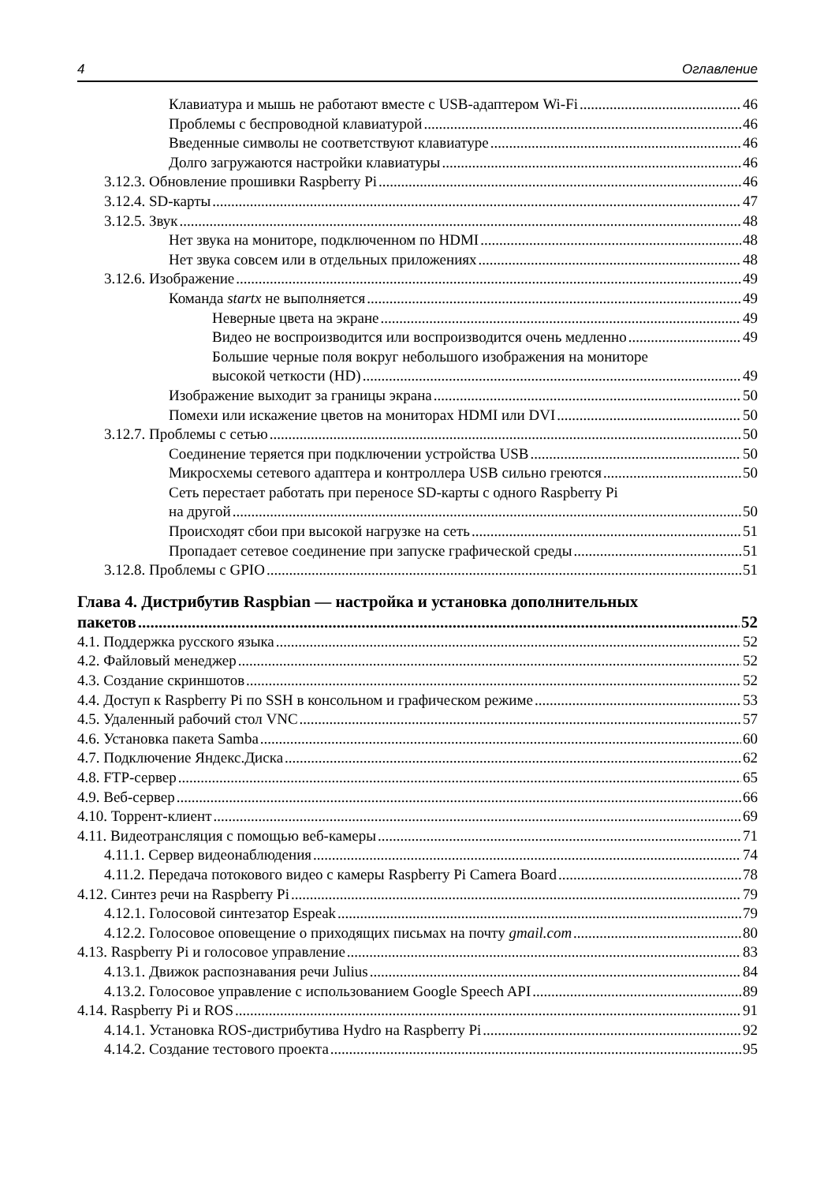4 Оглавление
Клавиатура и мышь не работают вместе с USB-адаптером Wi-Fi 46
Проблемы с беспроводной клавиатурой 46
Введенные символы не соответствуют клавиатуре 46
Долго загружаются настройки клавиатуры 46
3.12.3. Обновление прошивки Raspberry Pi 46
3.12.4. SD-карты 47
3.12.5. Звук 48
Нет звука на мониторе, подключенном по HDMI 48
Нет звука совсем или в отдельных приложениях 48
3.12.6. Изображение 49
Команда startx не выполняется 49
Неверные цвета на экране 49
Видео не воспроизводится или воспроизводится очень медленно 49
Большие черные поля вокруг небольшого изображения на мониторе
высокой четкости (HD) 49
Изображение выходит за границы экрана 50
Помехи или искажение цветов на мониторах HDMI или DVI 50
3.12.7. Проблемы с сетью 50
Соединение теряется при подключении устройства USB 50
Микросхемы сетевого адаптера и контроллера USB сильно греются 50
Сеть перестает работать при переносе SD-карты с одного Raspberry Pi
на другой 50
Происходят сбои при высокой нагрузке на сеть 51
Пропадает сетевое соединение при запуске графической среды 51
3.12.8. Проблемы с GPIO 51
Глава 4. Дистрибутив Raspbian — настройка и установка дополнительных
пакетов 52
4.1. Поддержка русского языка 52
4.2. Файловый менеджер 52
4.3. Создание скриншотов 52
4.4. Доступ к Raspberry Pi по SSH в консольном и графическом режиме 53
4.5. Удаленный рабочий стол VNC 57
4.6. Установка пакета Samba 60
4.7. Подключение Яндекс.Диска 62
4.8. FTP-сервер 65
4.9. Веб-сервер 66
4.10. Торрент-клиент 69
4.11. Видеотрансляция с помощью веб-камеры 71
4.11.1. Сервер видеонаблюдения 74
4.11.2. Передача потокового видео с камеры Raspberry Pi Camera Board 78
4.12. Синтез речи на Raspberry Pi 79
4.12.1. Голосовой синтезатор Espeak 79
4.12.2. Голосовое оповещение о приходящих письмах на почту gmail.com 80
4.13. Raspberry Pi и голосовое управление 83
4.13.1. Движок распознавания речи Julius 84
4.13.2. Голосовое управление с использованием Google Speech API 89
4.14. Raspberry Pi и ROS 91
4.14.1. Установка ROS-дистрибутива Hydro на Raspberry Pi 92
4.14.2. Создание тестового проекта 95